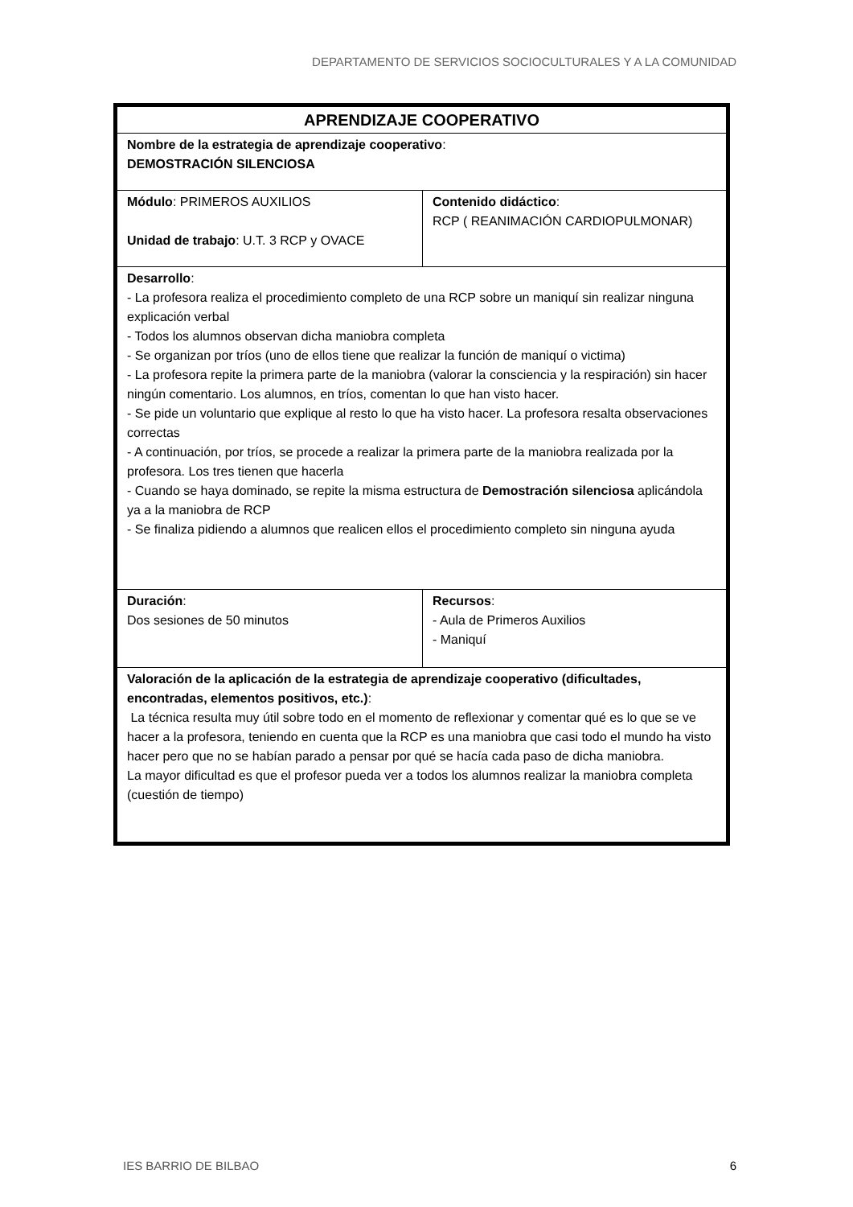DEPARTAMENTO DE SERVICIOS SOCIOCULTURALES Y A LA COMUNIDAD
| APRENDIZAJE COOPERATIVO | |
| Nombre de la estrategia de aprendizaje cooperativo : DEMOSTRACIÓN SILENCIOSA | |
| Módulo : PRIMEROS AUXILIOS Unidad de trabajo : U.T. 3 RCP y OVACE | Contenido didáctico : RCP ( REANIMACIÓN CARDIOPULMONAR) |
| Desarrollo : - La profesora realiza el procedimiento completo de una RCP sobre un maniquí sin realizar ninguna explicación verbal - Todos los alumnos observan dicha maniobra completa - Se organizan por tríos (uno de ellos tiene que realizar la función de maniquí o victima) - La profesora repite la primera parte de la maniobra (valorar la consciencia y la respiración) sin hacer ningún comentario. Los alumnos, en tríos, comentan lo que han visto hacer. - Se pide un voluntario que explique al resto lo que ha visto hacer. La profesora resalta observaciones correctas - A continuación, por tríos, se procede a realizar la primera parte de la maniobra realizada por la profesora. Los tres tienen que hacerla - Cuando se haya dominado, se repite la misma estructura de Demostración silenciosa aplicándola ya a la maniobra de RCP - Se finaliza pidiendo a alumnos que realicen ellos el procedimiento completo sin ninguna ayuda | |
| Duración : Dos sesiones de 50 minutos | Recursos : - Aula de Primeros Auxilios - Maniquí |
| Valoración de la aplicación de la estrategia de aprendizaje cooperativo (dificultades, encontradas, elementos positivos, etc.) : La técnica resulta muy útil sobre todo en el momento de reflexionar y comentar qué es lo que se ve hacer a la profesora, teniendo en cuenta que la RCP es una maniobra que casi todo el mundo ha visto hacer pero que no se habían parado a pensar por qué se hacía cada paso de dicha maniobra. La mayor dificultad es que el profesor pueda ver a todos los alumnos realizar la maniobra completa (cuestión de tiempo) | |
IES BARRIO DE BILBAO 6